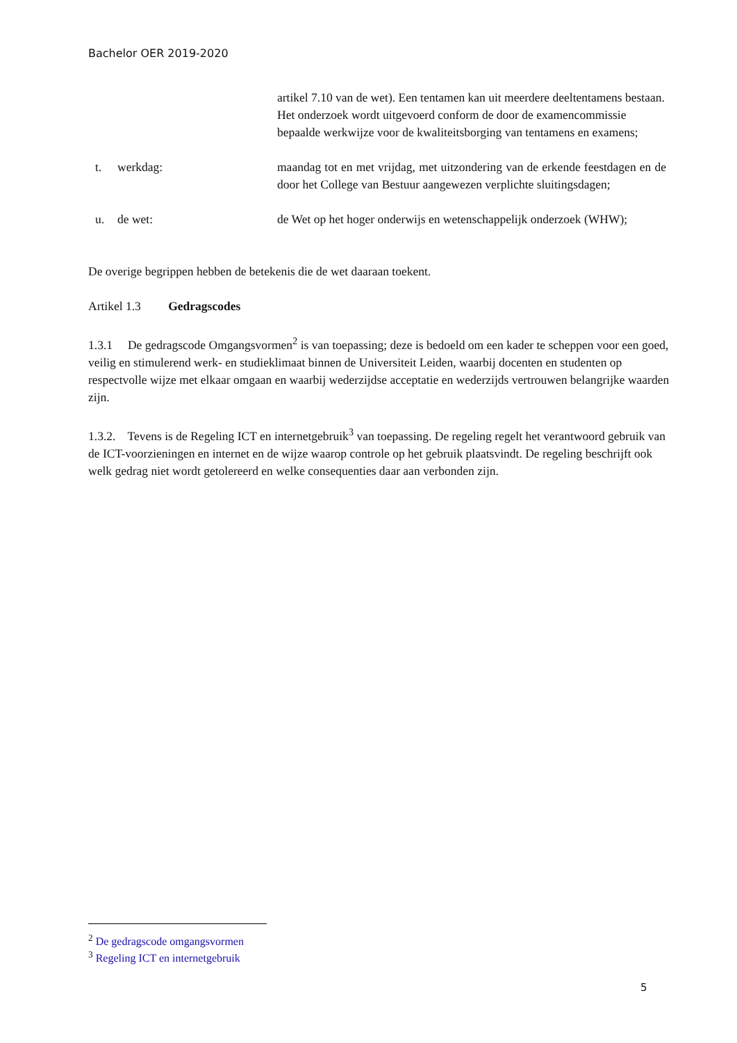Bachelor OER 2019-2020
artikel 7.10 van de wet). Een tentamen kan uit meerdere deeltentamens bestaan. Het onderzoek wordt uitgevoerd conform de door de examencommissie bepaalde werkwijze voor de kwaliteitsborging van tentamens en examens;
t.
werkdag: maandag tot en met vrijdag, met uitzondering van de erkende feestdagen en de door het College van Bestuur aangewezen verplichte sluitingsdagen;
u.
de wet: de Wet op het hoger onderwijs en wetenschappelijk onderzoek (WHW);
De overige begrippen hebben de betekenis die de wet daaraan toekent.
Artikel 1.3 Gedragscodes
1.3.1 De gedragscode Omgangsvormen<sup>2</sup> is van toepassing; deze is bedoeld om een kader te scheppen voor een goed, veilig en stimulerend werk- en studieklimaat binnen de Universiteit Leiden, waarbij docenten en studenten op respectvolle wijze met elkaar omgaan en waarbij wederzijdse acceptatie en wederzijds vertrouwen belangrijke waarden zijn.
1.3.2. Tevens is de Regeling ICT en internetgebruik<sup>3</sup> van toepassing. De regeling regelt het verantwoord gebruik van de ICT-voorzieningen en internet en de wijze waarop controle op het gebruik plaatsvindt. De regeling beschrijft ook welk gedrag niet wordt getolereerd en welke consequenties daar aan verbonden zijn.
<sup>2</sup> De gedragscode omgangsvormen
<sup>3</sup> Regeling ICT en internetgebruik
5